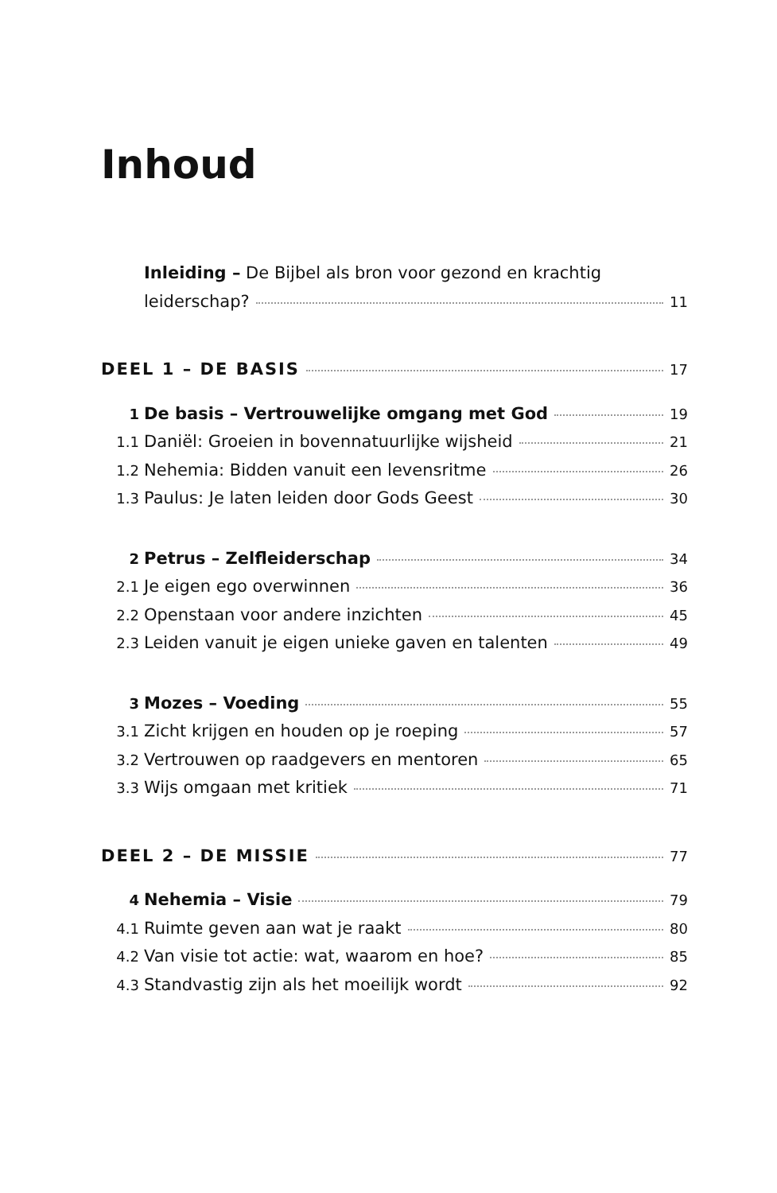Inhoud
Inleiding – De Bijbel als bron voor gezond en krachtig
leiderschap? 11
DEEL 1 – DE BASIS 17
1 De basis – Vertrouwelijke omgang met God 19
1.1 Daniël: Groeien in bovennatuurlijke wijsheid 21
1.2 Nehemia: Bidden vanuit een levensritme 26
1.3 Paulus: Je laten leiden door Gods Geest 30
2 Petrus – Zelfleiderschap 34
2.1 Je eigen ego overwinnen 36
2.2 Openstaan voor andere inzichten 45
2.3 Leiden vanuit je eigen unieke gaven en talenten 49
3 Mozes – Voeding 55
3.1 Zicht krijgen en houden op je roeping 57
3.2 Vertrouwen op raadgevers en mentoren 65
3.3 Wijs omgaan met kritiek 71
DEEL 2 – DE MISSIE 77
4 Nehemia – Visie 79
4.1 Ruimte geven aan wat je raakt 80
4.2 Van visie tot actie: wat, waarom en hoe? 85
4.3 Standvastig zijn als het moeilijk wordt 92